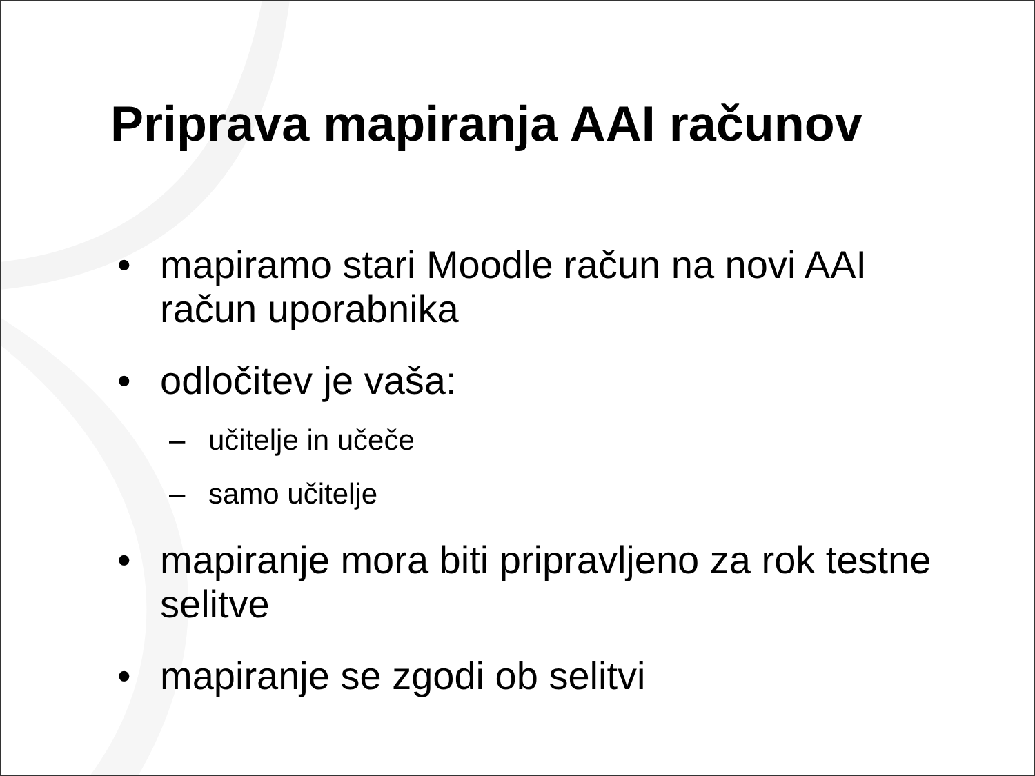Priprava mapiranja AAI računov
• mapiramo stari Moodle račun na novi AAI račun uporabnika
• odločitev je vaša:
– učitelje in učeče
– samo učitelje
• mapiranje mora biti pripravljeno za rok testne selitve
• mapiranje se zgodi ob selitvi